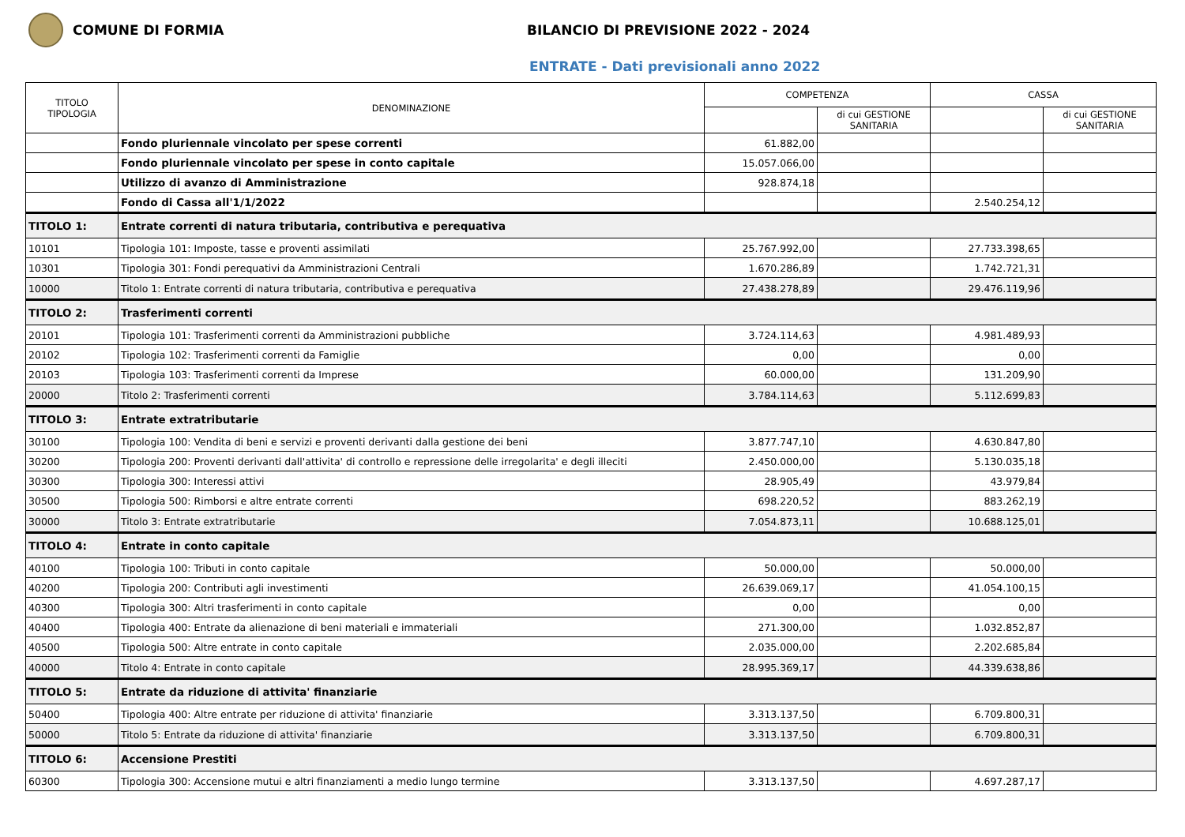COMUNE DI FORMIA
BILANCIO DI PREVISIONE 2022 - 2024
ENTRATE - Dati previsionali anno 2022
| TITOLO TIPOLOGIA | DENOMINAZIONE | COMPETENZA | | CASSA | |
| --- | --- | --- | --- | --- | --- |
| | | | di cui GESTIONE SANITARIA | | di cui GESTIONE SANITARIA |
| | Fondo pluriennale vincolato per spese correnti | 61.882,00 | | | |
| | Fondo pluriennale vincolato per spese in conto capitale | 15.057.066,00 | | | |
| | Utilizzo di avanzo di Amministrazione | 928.874,18 | | | |
| | Fondo di Cassa all'1/1/2022 | | | 2.540.254,12 | |
| TITOLO 1: | Entrate correnti di natura tributaria, contributiva e perequativa | | | | |
| 10101 | Tipologia 101: Imposte, tasse e proventi assimilati | 25.767.992,00 | | 27.733.398,65 | |
| 10301 | Tipologia 301: Fondi perequativi da Amministrazioni Centrali | 1.670.286,89 | | 1.742.721,31 | |
| 10000 | Titolo 1: Entrate correnti di natura tributaria, contributiva e perequativa | 27.438.278,89 | | 29.476.119,96 | |
| TITOLO 2: | Trasferimenti correnti | | | | |
| 20101 | Tipologia 101: Trasferimenti correnti da Amministrazioni pubbliche | 3.724.114,63 | | 4.981.489,93 | |
| 20102 | Tipologia 102: Trasferimenti correnti da Famiglie | 0,00 | | 0,00 | |
| 20103 | Tipologia 103: Trasferimenti correnti da Imprese | 60.000,00 | | 131.209,90 | |
| 20000 | Titolo 2: Trasferimenti correnti | 3.784.114,63 | | 5.112.699,83 | |
| TITOLO 3: | Entrate extratributarie | | | | |
| 30100 | Tipologia 100: Vendita di beni e servizi e proventi derivanti dalla gestione dei beni | 3.877.747,10 | | 4.630.847,80 | |
| 30200 | Tipologia 200: Proventi derivanti dall'attivita' di controllo e repressione delle irregolarita' e degli illeciti | 2.450.000,00 | | 5.130.035,18 | |
| 30300 | Tipologia 300: Interessi attivi | 28.905,49 | | 43.979,84 | |
| 30500 | Tipologia 500: Rimborsi e altre entrate correnti | 698.220,52 | | 883.262,19 | |
| 30000 | Titolo 3: Entrate extratributarie | 7.054.873,11 | | 10.688.125,01 | |
| TITOLO 4: | Entrate in conto capitale | | | | |
| 40100 | Tipologia 100: Tributi in conto capitale | 50.000,00 | | 50.000,00 | |
| 40200 | Tipologia 200: Contributi agli investimenti | 26.639.069,17 | | 41.054.100,15 | |
| 40300 | Tipologia 300: Altri trasferimenti in conto capitale | 0,00 | | 0,00 | |
| 40400 | Tipologia 400: Entrate da alienazione di beni materiali e immateriali | 271.300,00 | | 1.032.852,87 | |
| 40500 | Tipologia 500: Altre entrate in conto capitale | 2.035.000,00 | | 2.202.685,84 | |
| 40000 | Titolo 4: Entrate in conto capitale | 28.995.369,17 | | 44.339.638,86 | |
| TITOLO 5: | Entrate da riduzione di attivita' finanziarie | | | | |
| 50400 | Tipologia 400: Altre entrate per riduzione di attivita' finanziarie | 3.313.137,50 | | 6.709.800,31 | |
| 50000 | Titolo 5: Entrate da riduzione di attivita' finanziarie | 3.313.137,50 | | 6.709.800,31 | |
| TITOLO 6: | Accensione Prestiti | | | | |
| 60300 | Tipologia 300: Accensione mutui e altri finanziamenti a medio lungo termine | 3.313.137,50 | | 4.697.287,17 | |